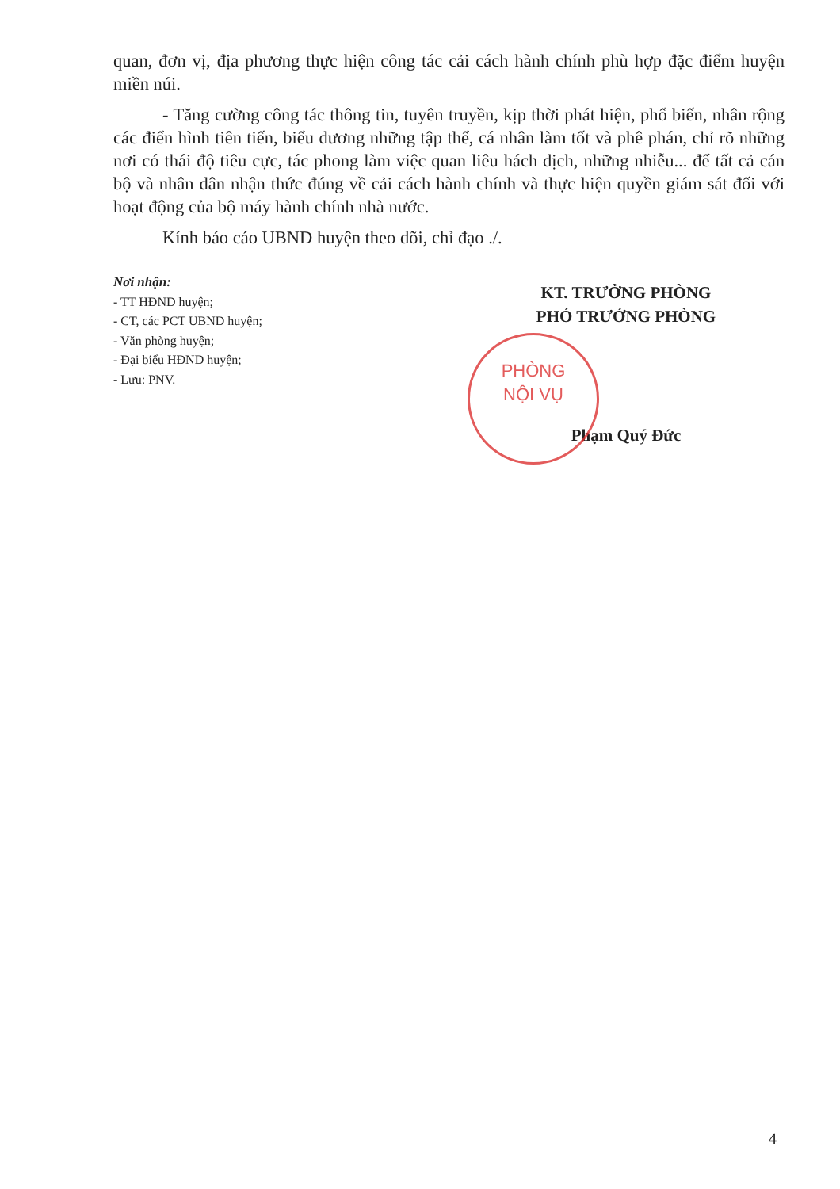quan, đơn vị, địa phương thực hiện công tác cải cách hành chính phù hợp đặc điểm huyện miền núi.
- Tăng cường công tác thông tin, tuyên truyền, kịp thời phát hiện, phổ biến, nhân rộng các điển hình tiên tiến, biểu dương những tập thể, cá nhân làm tốt và phê phán, chỉ rõ những nơi có thái độ tiêu cực, tác phong làm việc quan liêu hách dịch, những nhiễu... để tất cả cán bộ và nhân dân nhận thức đúng về cải cách hành chính và thực hiện quyền giám sát đối với hoạt động của bộ máy hành chính nhà nước.
Kính báo cáo UBND huyện theo dõi, chỉ đạo ./.
Nơi nhận:
- TT HĐND huyện;
- CT, các PCT UBND huyện;
- Văn phòng huyện;
- Đại biểu HĐND huyện;
- Lưu: PNV.
KT. TRƯỞNG PHÒNG
PHÓ TRƯỞNG PHÒNG
Phạm Quý Đức
PHÒNG
NỘI VỤ
4